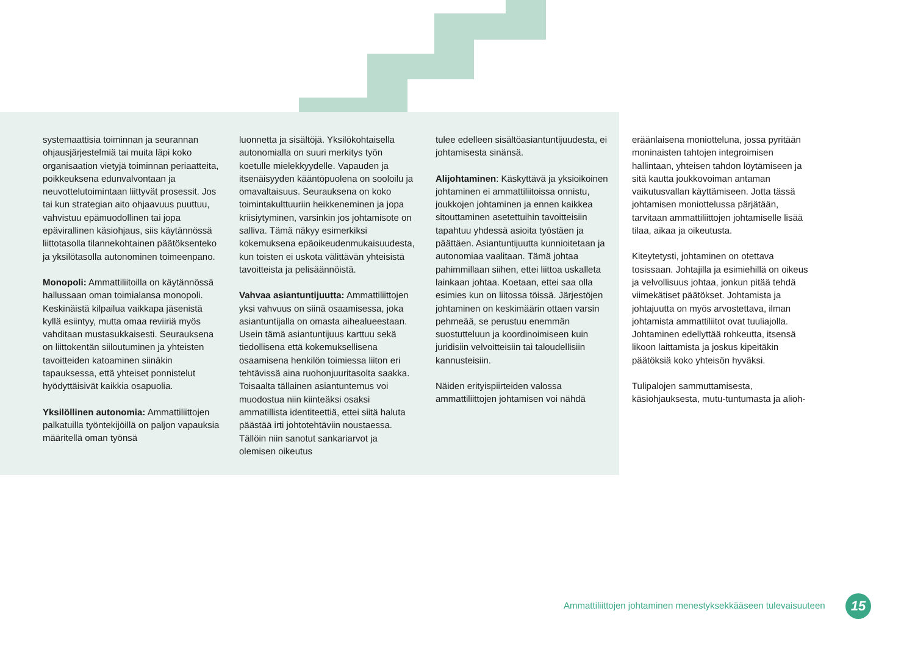systemaattisia toiminnan ja seurannan ohjausjärjestelmiä tai muita läpi koko organisaation vietyjä toiminnan periaatteita, poikkeuksena edunvalvontaan ja neuvottelutoimintaan liittyvät prosessit. Jos tai kun strategian aito ohjaavuus puuttuu, vahvistuu epämuodollinen tai jopa epävirallinen käsiohjaus, siis käytännössä liittotasolla tilannekohtainen päätöksenteko ja yksilötasolla autonominen toimeenpano.
Monopoli: Ammattiliitoilla on käytännössä hallussaan oman toimialansa monopoli. Keskinäistä kilpailua vaikkapa jäsenistä kyllä esiintyy, mutta omaa reviiriä myös vahditaan mustasukkaisesti. Seurauksena on liittokentän siiloutuminen ja yhteisten tavoitteiden katoaminen siinäkin tapauksessa, että yhteiset ponnistelut hyödyttäisivät kaikkia osapuolia.
Yksilöllinen autonomia: Ammattiliittojen palkatuilla työntekijöillä on paljon vapauksia määritellä oman työnsä
luonnetta ja sisältöjä. Yksilökohtaisella autonomialla on suuri merkitys työn koetulle mielekkyydelle. Vapauden ja itsenäisyyden kääntöpuolena on sooloilu ja omavaltaisuus. Seurauksena on koko toimintakulttuuriin heikkeneminen ja jopa kriisiytyminen, varsinkin jos johtamisote on salliva. Tämä näkyy esimerkiksi kokemuksena epäoikeudenmukaisuudesta, kun toisten ei uskota välittävän yhteisistä tavoitteista ja pelisäännöistä.
Vahvaa asiantuntijuutta: Ammattiliittojen yksi vahvuus on siinä osaamisessa, joka asiantuntijalla on omasta aihealueestaan. Usein tämä asiantuntijuus karttuu sekä tiedollisena että kokemuksellisena osaamisena henkilön toimiessa liiton eri tehtävissä aina ruohonjuuritasolta saakka. Toisaalta tällainen asiantuntemus voi muodostua niin kiinteäksi osaksi ammatillista identiteettiä, ettei siitä haluta päästää irti johtotehtäviin noustaessa. Tällöin niin sanotut sankariarvot ja olemisen oikeutus
tulee edelleen sisältöasiantuntijuudesta, ei johtamisesta sinänsä.
Alijohtaminen: Käskyttävä ja yksioikoinen johtaminen ei ammattiliitoissa onnistu, joukkojen johtaminen ja ennen kaikkea sitouttaminen asetettuihin tavoitteisiin tapahtuu yhdessä asioita työstäen ja päättäen. Asiantuntijuutta kunnioitetaan ja autonomiaa vaalitaan. Tämä johtaa pahimmillaan siihen, ettei liittoa uskalleta lainkaan johtaa. Koetaan, ettei saa olla esimies kun on liitossa töissä. Järjestöjen johtaminen on keskimäärin ottaen varsin pehmeää, se perustuu enemmän suostutteluun ja koordinoimiseen kuin juridisiin velvoitteisiin tai taloudellisiin kannusteisiin.
Näiden erityispiirteiden valossa ammattiliittojen johtamisen voi nähdä
eräänlaisena moniotteluna, jossa pyritään moninaisten tahtojen integroimisen hallintaan, yhteisen tahdon löytämiseen ja sitä kautta joukkovoiman antaman vaikutusvallan käyttämiseen. Jotta tässä johtamisen moniottelussa pärjätään, tarvitaan ammattiliittojen johtamiselle lisää tilaa, aikaa ja oikeutusta.
Kiteytetysti, johtaminen on otettava tosissaan. Johtajilla ja esimiehillä on oikeus ja velvollisuus johtaa, jonkun pitää tehdä viimekätiset päätökset. Johtamista ja johtajuutta on myös arvostettava, ilman johtamista ammattiliitot ovat tuuliajolla. Johtaminen edellyttää rohkeutta, itsensä likoon laittamista ja joskus kipeitäkin päätöksiä koko yhteisön hyväksi.
Tulipalojen sammuttamisesta, käsiohjauksesta, mutu-tuntumasta ja alioh-
Ammattiliittojen johtaminen menestyksekkääseen tulevaisuuteen
15